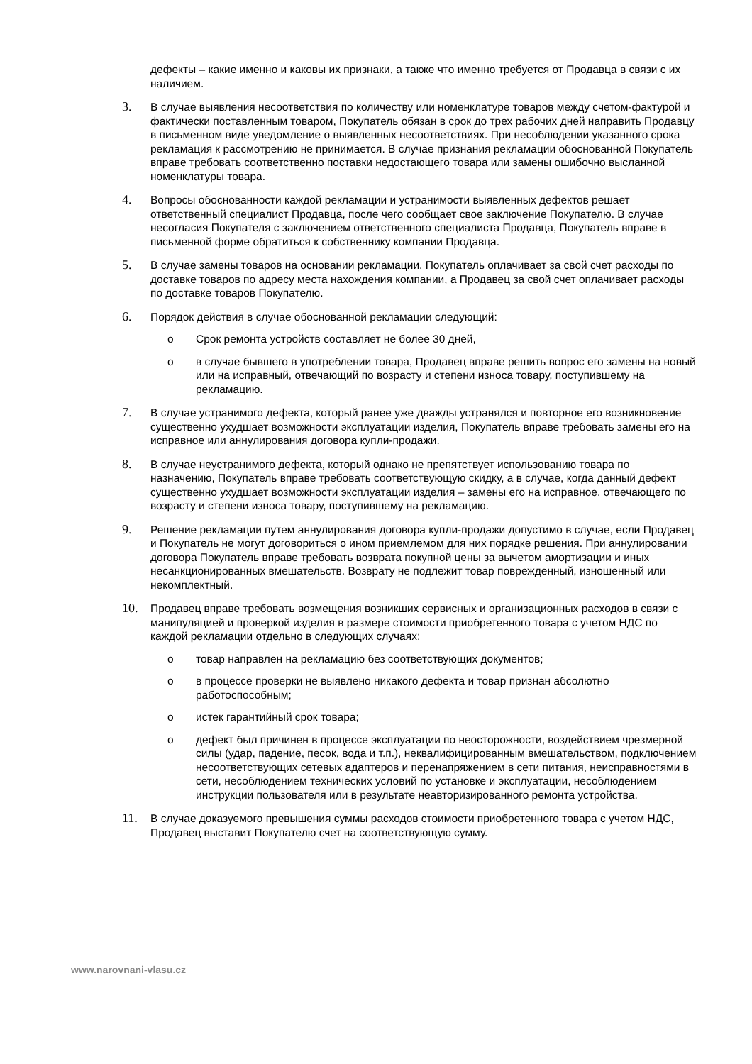дефекты – какие именно и каковы их признаки, а также что именно требуется от Продавца в связи с их наличием.
3.
В случае выявления несоответствия по количеству или номенклатуре товаров между счетом-фактурой и фактически поставленным товаром, Покупатель обязан в срок до трех рабочих дней направить Продавцу в письменном виде уведомление о выявленных несоответствиях. При несоблюдении указанного срока рекламация к рассмотрению не принимается. В случае признания рекламации обоснованной Покупатель вправе требовать соответственно поставки недостающего товара или замены ошибочно высланной номенклатуры товара.
4.
Вопросы обоснованности каждой рекламации и устранимости выявленных дефектов решает ответственный специалист Продавца, после чего сообщает свое заключение Покупателю. В случае несогласия Покупателя с заключением ответственного специалиста Продавца, Покупатель вправе в письменной форме обратиться к собственнику компании Продавца.
5.
В случае замены товаров на основании рекламации, Покупатель оплачивает за свой счет расходы по доставке товаров по адресу места нахождения компании, а Продавец за свой счет оплачивает расходы по доставке товаров Покупателю.
6.
Порядок действия в случае обоснованной рекламации следующий:
o Срок ремонта устройств составляет не более 30 дней,
o в случае бывшего в употреблении товара, Продавец вправе решить вопрос его замены на новый или на исправный, отвечающий по возрасту и степени износа товару, поступившему на рекламацию.
7.
В случае устранимого дефекта, который ранее уже дважды устранялся и повторное его возникновение существенно ухудшает возможности эксплуатации изделия, Покупатель вправе требовать замены его на исправное или аннулирования договора купли-продажи.
8.
В случае неустранимого дефекта, который однако не препятствует использованию товара по назначению, Покупатель вправе требовать соответствующую скидку, а в случае, когда данный дефект существенно ухудшает возможности эксплуатации изделия – замены его на исправное, отвечающего по возрасту и степени износа товару, поступившему на рекламацию.
9.
Решение рекламации путем аннулирования договора купли-продажи допустимо в случае, если Продавец и Покупатель не могут договориться о ином приемлемом для них порядке решения. При аннулировании договора Покупатель вправе требовать возврата покупной цены за вычетом амортизации и иных несанкционированных вмешательств. Возврату не подлежит товар поврежденный, изношенный или некомплектный.
10.
Продавец вправе требовать возмещения возникших сервисных и организационных расходов в связи с манипуляцией и проверкой изделия в размере стоимости приобретенного товара с учетом НДС по каждой рекламации отдельно в следующих случаях:
o товар направлен на рекламацию без соответствующих документов;
o в процессе проверки не выявлено никакого дефекта и товар признан абсолютно работоспособным;
o истек гарантийный срок товара;
o дефект был причинен в процессе эксплуатации по неосторожности, воздействием чрезмерной силы (удар, падение, песок, вода и т.п.), неквалифицированным вмешательством, подключением несоответствующих сетевых адаптеров и перенапряжением в сети питания, неисправностями в сети, несоблюдением технических условий по установке и эксплуатации, несоблюдением инструкции пользователя или в результате неавторизированного ремонта устройства.
11.
В случае доказуемого превышения суммы расходов стоимости приобретенного товара с учетом НДС, Продавец выставит Покупателю счет на соответствующую сумму.
www.narovnani-vlasu.cz